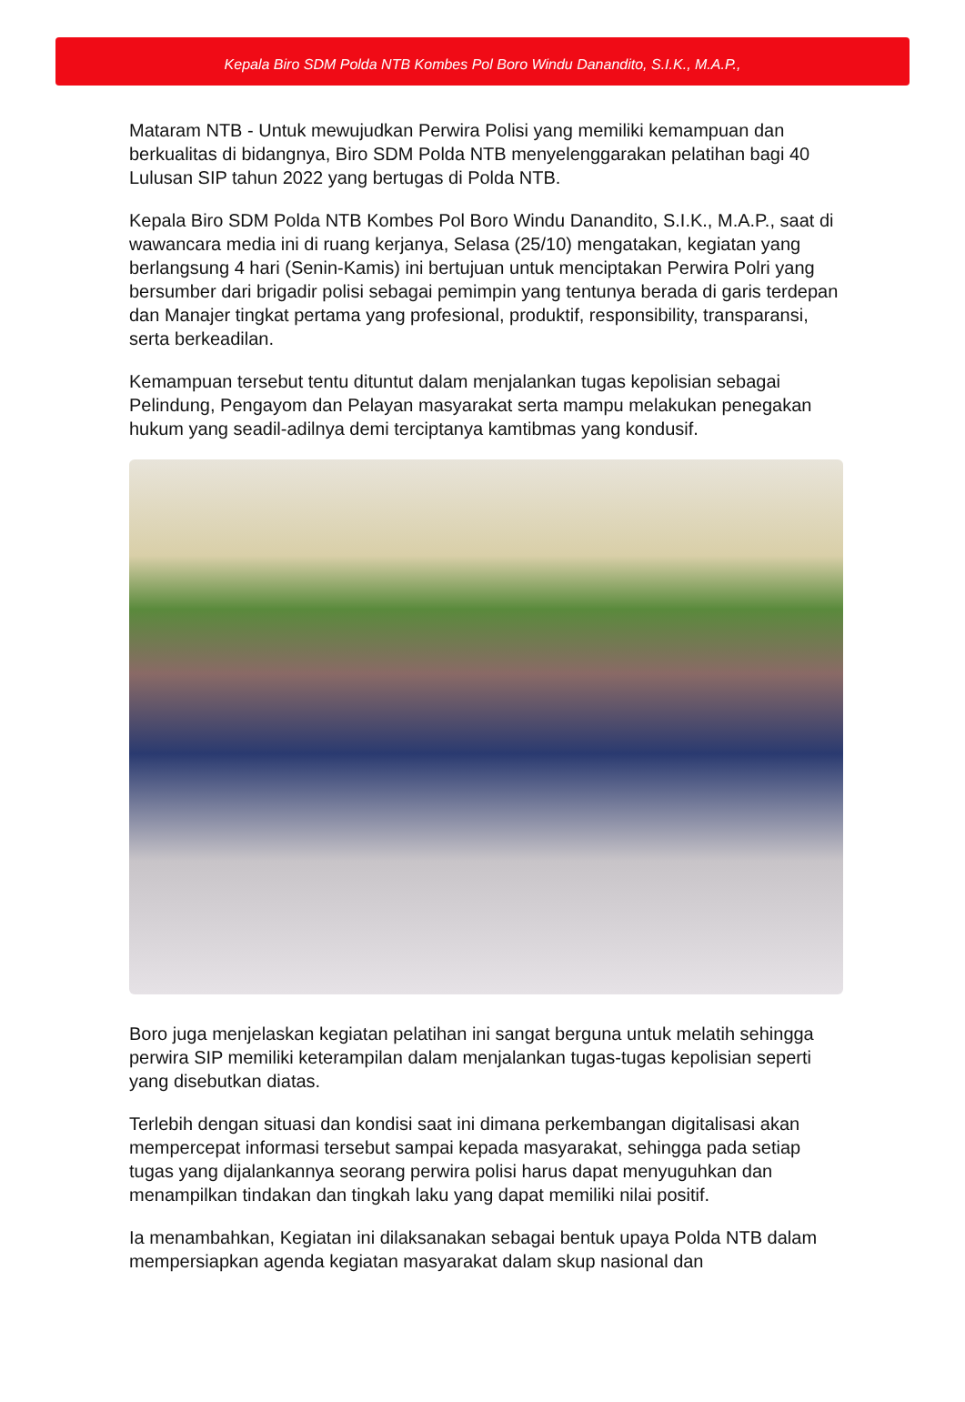Kepala Biro SDM Polda NTB Kombes Pol Boro Windu Danandito, S.I.K., M.A.P.,
Mataram NTB - Untuk mewujudkan Perwira Polisi yang memiliki kemampuan dan berkualitas di bidangnya, Biro SDM Polda NTB menyelenggarakan pelatihan bagi 40 Lulusan SIP tahun 2022 yang bertugas di Polda NTB.
Kepala Biro SDM Polda NTB Kombes Pol Boro Windu Danandito, S.I.K., M.A.P., saat di wawancara media ini di ruang kerjanya, Selasa (25/10) mengatakan, kegiatan yang berlangsung 4 hari (Senin-Kamis) ini bertujuan untuk menciptakan Perwira Polri yang bersumber dari brigadir polisi sebagai pemimpin yang tentunya berada di garis terdepan dan Manajer tingkat pertama yang profesional, produktif, responsibility, transparansi, serta berkeadilan.
Kemampuan tersebut tentu dituntut dalam menjalankan tugas kepolisian sebagai Pelindung, Pengayom dan Pelayan masyarakat serta mampu melakukan penegakan hukum yang seadil-adilnya demi terciptanya kamtibmas yang kondusif.
Boro juga menjelaskan kegiatan pelatihan ini sangat berguna untuk melatih sehingga perwira SIP memiliki keterampilan dalam menjalankan tugas-tugas kepolisian seperti yang disebutkan diatas.
Terlebih dengan situasi dan kondisi saat ini dimana perkembangan digitalisasi akan mempercepat informasi tersebut sampai kepada masyarakat, sehingga pada setiap tugas yang dijalankannya seorang perwira polisi harus dapat menyuguhkan dan menampilkan tindakan dan tingkah laku yang dapat memiliki nilai positif.
Ia menambahkan, Kegiatan ini dilaksanakan sebagai bentuk upaya Polda NTB dalam mempersiapkan agenda kegiatan masyarakat dalam skup nasional dan